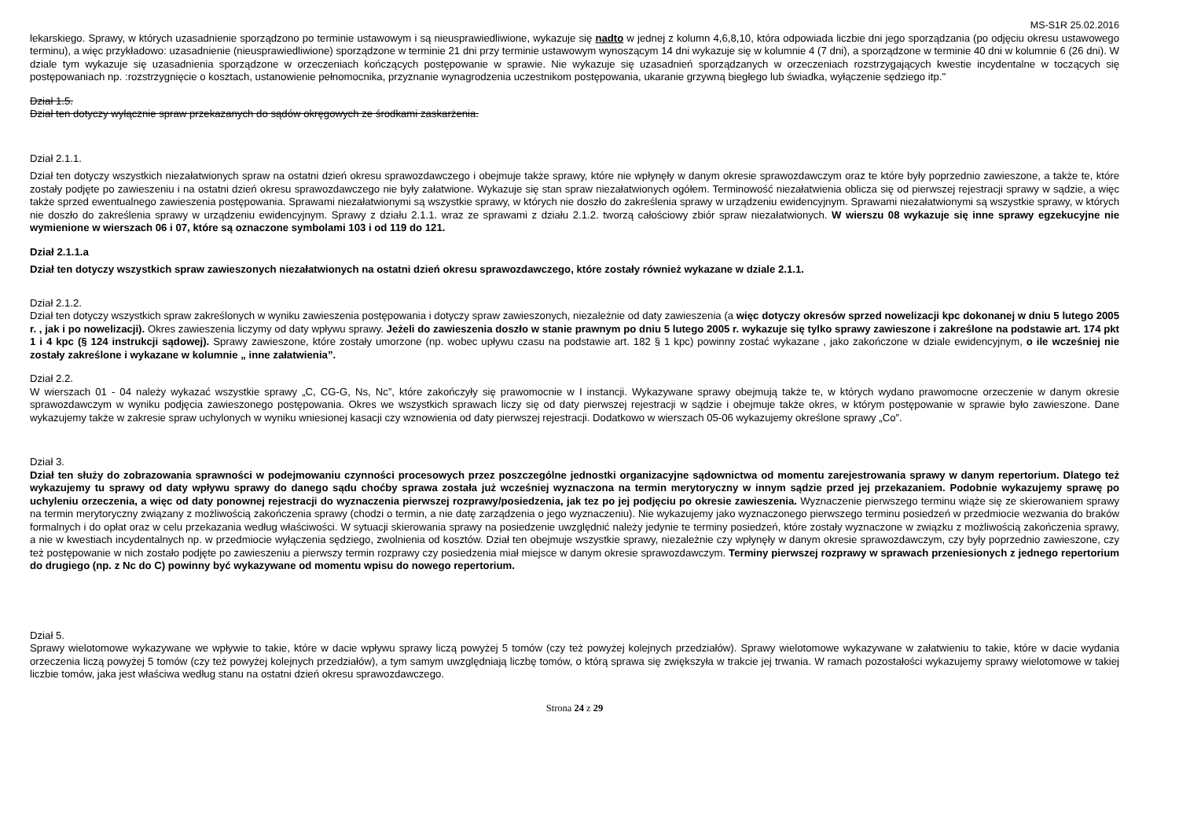MS-S1R 25.02.2016
lekarskiego. Sprawy, w których uzasadnienie sporządzono po terminie ustawowym i są nieusprawiedliwione, wykazuje się nadto w jednej z kolumn 4,6,8,10, która odpowiada liczbie dni jego sporządzania (po odjęciu okresu ustawowego terminu), a więc przykładowo: uzasadnienie (nieusprawiedliwione) sporządzone w terminie 21 dni przy terminie ustawowym wynoszącym 14 dni wykazuje się w kolumnie 4 (7 dni), a sporządzone w terminie 40 dni w kolumnie 6 (26 dni). W dziale tym wykazuje się uzasadnienia sporządzone w orzeczeniach kończących postępowanie w sprawie. Nie wykazuje się uzasadnień sporządzanych w orzeczeniach rozstrzygających kwestie incydentalne w toczących się postępowaniach np. :rozstrzygnięcie o kosztach, ustanowienie pełnomocnika, przyznanie wynagrodzenia uczestnikom postępowania, ukaranie grzywną biegłego lub świadka, wyłączenie sędziego itp."
Dział 1.5.
Dział ten dotyczy wyłącznie spraw przekazanych do sądów okręgowych ze środkami zaskarżenia.
Dział 2.1.1.
Dział ten dotyczy wszystkich niezałatwionych spraw na ostatni dzień okresu sprawozdawczego i obejmuje także sprawy, które nie wpłynęły w danym okresie sprawozdawczym oraz te które były poprzednio zawieszone, a także te, które zostały podjęte po zawieszeniu i na ostatni dzień okresu sprawozdawczego nie były załatwione. Wykazuje się stan spraw niezałatwionych ogółem. Terminowość niezałatwienia oblicza się od pierwszej rejestracji sprawy w sądzie, a więc także sprzed ewentualnego zawieszenia postępowania. Sprawami niezałatwionymi są wszystkie sprawy, w których nie doszło do zakreślenia sprawy w urządzeniu ewidencyjnym. Sprawami niezałatwionymi są wszystkie sprawy, w których nie doszło do zakreślenia sprawy w urządzeniu ewidencyjnym. Sprawy z działu 2.1.1. wraz ze sprawami z działu 2.1.2. tworzą całościowy zbiór spraw niezałatwionych. W wierszu 08 wykazuje się inne sprawy egzekucyjne nie wymienione w wierszach 06 i 07, które są oznaczone symbolami 103 i od 119 do 121.
Dział 2.1.1.a
Dział ten dotyczy wszystkich spraw zawieszonych niezałatwionych na ostatni dzień okresu sprawozdawczego, które zostały również wykazane w dziale 2.1.1.
Dział 2.1.2.
Dział ten dotyczy wszystkich spraw zakreślonych w wyniku zawieszenia postępowania i dotyczy spraw zawieszonych, niezależnie od daty zawieszenia (a więc dotyczy okresów sprzed nowelizacji kpc dokonanej w dniu 5 lutego 2005 r. , jak i po nowelizacji). Okres zawieszenia liczymy od daty wpływu sprawy. Jeżeli do zawieszenia doszło w stanie prawnym po dniu 5 lutego 2005 r. wykazuje się tylko sprawy zawieszone i zakreślone na podstawie art. 174 pkt 1 i 4 kpc (§ 124 instrukcji sądowej). Sprawy zawieszone, które zostały umorzone (np. wobec upływu czasu na podstawie art. 182 § 1 kpc) powinny zostać wykazane , jako zakończone w dziale ewidencyjnym, o ile wcześniej nie zostały zakreślone i wykazane w kolumnie „ inne załatwienia”.
Dział 2.2.
W wierszach 01 - 04 należy wykazać wszystkie sprawy „C, CG-G, Ns, Nc”, które zakończyły się prawomocnie w I instancji. Wykazywane sprawy obejmują także te, w których wydano prawomocne orzeczenie w danym okresie sprawozdawczym w wyniku podjęcia zawieszonego postępowania. Okres we wszystkich sprawach liczy się od daty pierwszej rejestracji w sądzie i obejmuje także okres, w którym postępowanie w sprawie było zawieszone. Dane wykazujemy także w zakresie spraw uchylonych w wyniku wniesionej kasacji czy wznowienia od daty pierwszej rejestracji. Dodatkowo w wierszach 05-06 wykazujemy określone sprawy „Co”.
Dział 3.
Dział ten służy do zobrazowania sprawności w podejmowaniu czynności procesowych przez poszczególne jednostki organizacyjne sądownictwa od momentu zarejestrowania sprawy w danym repertorium. Dlatego też wykazujemy tu sprawy od daty wpływu sprawy do danego sądu choćby sprawa została już wcześniej wyznaczona na termin merytoryczny w innym sądzie przed jej przekazaniem. Podobnie wykazujemy sprawę po uchyleniu orzeczenia, a więc od daty ponownej rejestracji do wyznaczenia pierwszej rozprawy/posiedzenia, jak tez po jej podjęciu po okresie zawieszenia. Wyznaczenie pierwszego terminu wiąże się ze skierowaniem sprawy na termin merytoryczny związany z możliwością zakończenia sprawy (chodzi o termin, a nie datę zarządzenia o jego wyznaczeniu). Nie wykazujemy jako wyznaczonego pierwszego terminu posiedzeń w przedmiocie wezwania do braków formalnych i do opłat oraz w celu przekazania według właściwości. W sytuacji skierowania sprawy na posiedzenie uwzględnić należy jedynie te terminy posiedzeń, które zostały wyznaczone w związku z możliwością zakończenia sprawy, a nie w kwestiach incydentalnych np. w przedmiocie wyłączenia sędziego, zwolnienia od kosztów. Dział ten obejmuje wszystkie sprawy, niezależnie czy wpłynęły w danym okresie sprawozdawczym, czy były poprzednio zawieszone, czy też postępowanie w nich zostało podjęte po zawieszeniu a pierwszy termin rozprawy czy posiedzenia miał miejsce w danym okresie sprawozdawczym. Terminy pierwszej rozprawy w sprawach przeniesionych z jednego repertorium do drugiego (np. z Nc do C) powinny być wykazywane od momentu wpisu do nowego repertorium.
Dział 5.
Sprawy wielotomowe wykazywane we wpływie to takie, które w dacie wpływu sprawy liczą powyżej 5 tomów (czy też powyżej kolejnych przedziałów). Sprawy wielotomowe wykazywane w załatwieniu to takie, które w dacie wydania orzeczenia liczą powyżej 5 tomów (czy też powyżej kolejnych przedziałów), a tym samym uwzględniają liczbę tomów, o którą sprawa się zwiększyła w trakcie jej trwania. W ramach pozostałości wykazujemy sprawy wielotomowe w takiej liczbie tomów, jaka jest właściwa według stanu na ostatni dzień okresu sprawozdawczego.
Strona 24 z 29